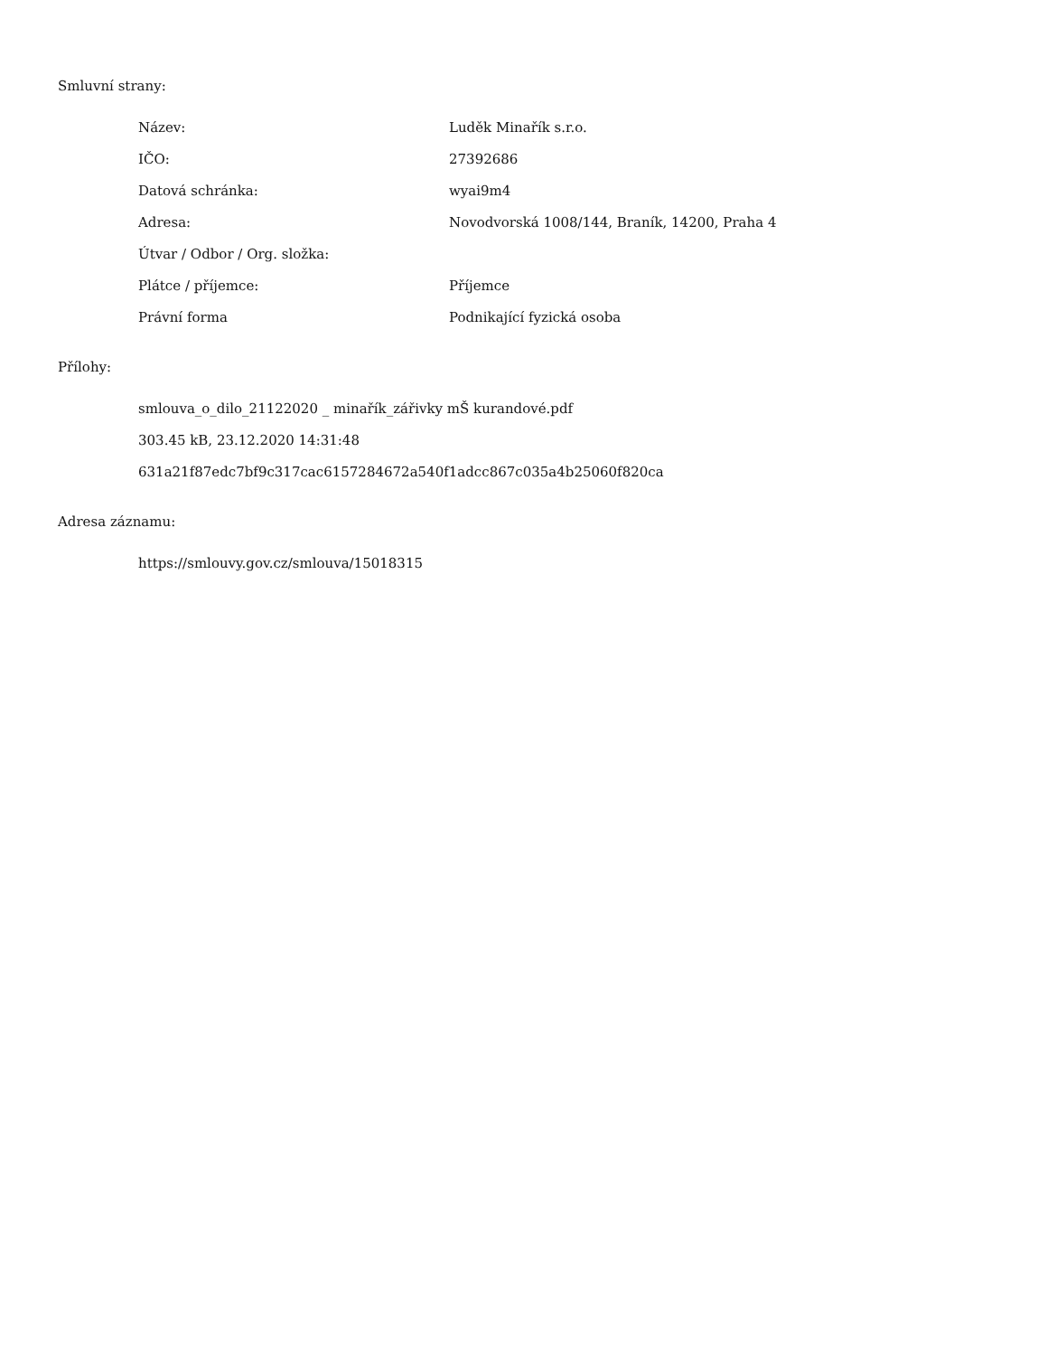Smluvní strany:
| Název: | Luděk Minařík s.r.o. |
| IČO: | 27392686 |
| Datová schránka: | wyai9m4 |
| Adresa: | Novodvorská 1008/144, Braník, 14200, Praha 4 |
| Útvar / Odbor / Org. složka: | |
| Plátce / příjemce: | Příjemce |
| Právní forma | Podnikající fyzická osoba |
Přílohy:
smlouva_o_dilo_21122020 _ minařík_zářivky mŠ kurandové.pdf
303.45 kB, 23.12.2020 14:31:48
631a21f87edc7bf9c317cac6157284672a540f1adcc867c035a4b25060f820ca
Adresa záznamu:
https://smlouvy.gov.cz/smlouva/15018315